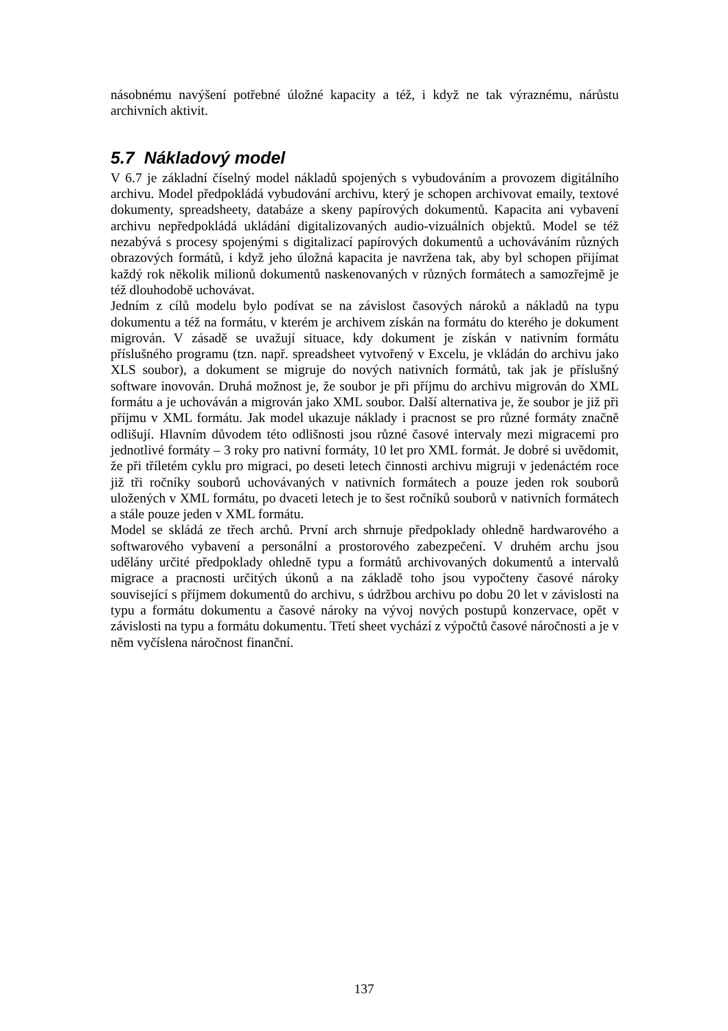násobnému navýšení potřebné úložné kapacity a též, i když ne tak výraznému, nárůstu archivních aktivit.
5.7 Nákladový model
V 6.7 je základní číselný model nákladů spojených s vybudováním a provozem digitálního archivu. Model předpokládá vybudování archivu, který je schopen archivovat emaily, textové dokumenty, spreadsheety, databáze a skeny papírových dokumentů. Kapacita ani vybavení archivu nepředpokládá ukládání digitalizovaných audio-vizuálních objektů. Model se též nezabývá s procesy spojenými s digitalizací papírových dokumentů a uchováváním různých obrazových formátů, i když jeho úložná kapacita je navržena tak, aby byl schopen přijímat každý rok několik milionů dokumentů naskenovaných v různých formátech a samozřejmě je též dlouhodobě uchovávat.
Jedním z cílů modelu bylo podívat se na závislost časových nároků a nákladů na typu dokumentu a též na formátu, v kterém je archivem získán na formátu do kterého je dokument migrován. V zásadě se uvažují situace, kdy dokument je získán v nativním formátu příslušného programu (tzn. např. spreadsheet vytvořený v Excelu, je vkládán do archivu jako XLS soubor), a dokument se migruje do nových nativních formátů, tak jak je příslušný software inovován. Druhá možnost je, že soubor je při příjmu do archivu migrován do XML formátu a je uchováván a migrován jako XML soubor. Další alternativa je, že soubor je již při příjmu v XML formátu. Jak model ukazuje náklady i pracnost se pro různé formáty značně odlišují. Hlavním důvodem této odlišnosti jsou různé časové intervaly mezi migracemi pro jednotlivé formáty – 3 roky pro nativní formáty, 10 let pro XML formát. Je dobré si uvědomit, že při tříletém cyklu pro migraci, po deseti letech činnosti archivu migruji v jedenáctém roce již tři ročníky souborů uchovávaných v nativních formátech a pouze jeden rok souborů uložených v XML formátu, po dvaceti letech je to šest ročníků souborů v nativních formátech a stále pouze jeden v XML formátu.
Model se skládá ze třech archů. První arch shrnuje předpoklady ohledně hardwarového a softwarového vybavení a personální a prostorového zabezpečení. V druhém archu jsou udělány určité předpoklady ohledně typu a formátů archivovaných dokumentů a intervalů migrace a pracnosti určitých úkonů a na základě toho jsou vypočteny časové nároky související s příjmem dokumentů do archivu, s údržbou archivu po dobu 20 let v závislosti na typu a formátu dokumentu a časové nároky na vývoj nových postupů konzervace, opět v závislosti na typu a formátu dokumentu. Třetí sheet vychází z výpočtů časové náročnosti a je v něm vyčíslena náročnost finanční.
137